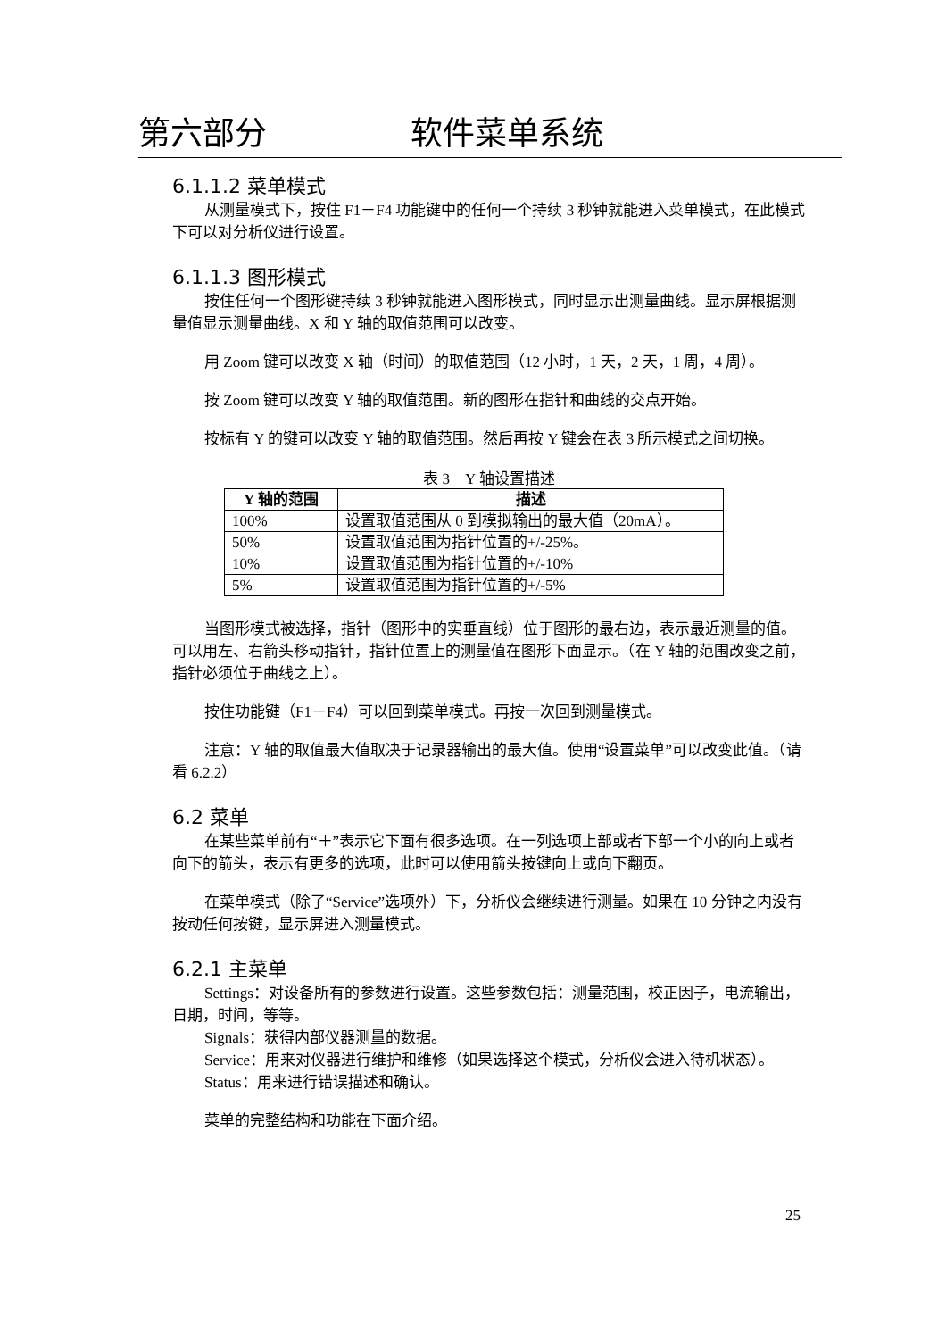第六部分 软件菜单系统
6.1.1.2 菜单模式
从测量模式下，按住 F1－F4 功能键中的任何一个持续 3 秒钟就能进入菜单模式，在此模式下可以对分析仪进行设置。
6.1.1.3 图形模式
按住任何一个图形键持续 3 秒钟就能进入图形模式，同时显示出测量曲线。显示屏根据测量值显示测量曲线。X 和 Y 轴的取值范围可以改变。
用 Zoom 键可以改变 X 轴（时间）的取值范围（12 小时，1 天，2 天，1 周，4 周）。
按 Zoom 键可以改变 Y 轴的取值范围。新的图形在指针和曲线的交点开始。
按标有 Y 的键可以改变 Y 轴的取值范围。然后再按 Y 键会在表 3 所示模式之间切换。
表 3　Y 轴设置描述
| Y 轴的范围 | 描述 |
| --- | --- |
| 100% | 设置取值范围从 0 到模拟输出的最大值（20mA）。 |
| 50% | 设置取值范围为指针位置的+/-25%。 |
| 10% | 设置取值范围为指针位置的+/-10% |
| 5% | 设置取值范围为指针位置的+/-5% |
当图形模式被选择，指针（图形中的实垂直线）位于图形的最右边，表示最近测量的值。可以用左、右箭头移动指针，指针位置上的测量值在图形下面显示。（在 Y 轴的范围改变之前，指针必须位于曲线之上）。
按住功能键（F1－F4）可以回到菜单模式。再按一次回到测量模式。
注意：Y 轴的取值最大值取决于记录器输出的最大值。使用“设置菜单”可以改变此值。（请看 6.2.2）
6.2 菜单
在某些菜单前有“＋”表示它下面有很多选项。在一列选项上部或者下部一个小的向上或者向下的箭头，表示有更多的选项，此时可以使用箭头按键向上或向下翻页。
在菜单模式（除了“Service”选项外）下，分析仪会继续进行测量。如果在 10 分钟之内没有按动任何按键，显示屏进入测量模式。
6.2.1 主菜单
Settings：对设备所有的参数进行设置。这些参数包括：测量范围，校正因子，电流输出，日期，时间，等等。
Signals：获得内部仪器测量的数据。
Service：用来对仪器进行维护和维修（如果选择这个模式，分析仪会进入待机状态）。
Status：用来进行错误描述和确认。
菜单的完整结构和功能在下面介绍。
25